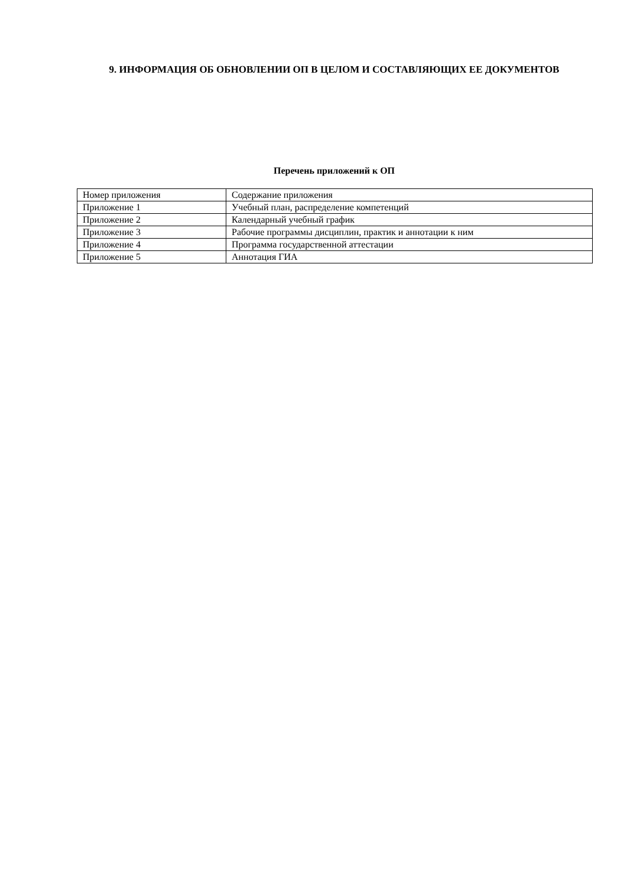9. ИНФОРМАЦИЯ ОБ ОБНОВЛЕНИИ ОП В ЦЕЛОМ И СОСТАВЛЯЮЩИХ ЕЕ ДОКУМЕНТОВ
Перечень приложений к ОП
| Номер приложения | Содержание приложения |
| Приложение 1 | Учебный план, распределение компетенций |
| Приложение 2 | Календарный учебный график |
| Приложение 3 | Рабочие программы дисциплин, практик и аннотации к ним |
| Приложение 4 | Программа государственной аттестации |
| Приложение 5 | Аннотация ГИА |